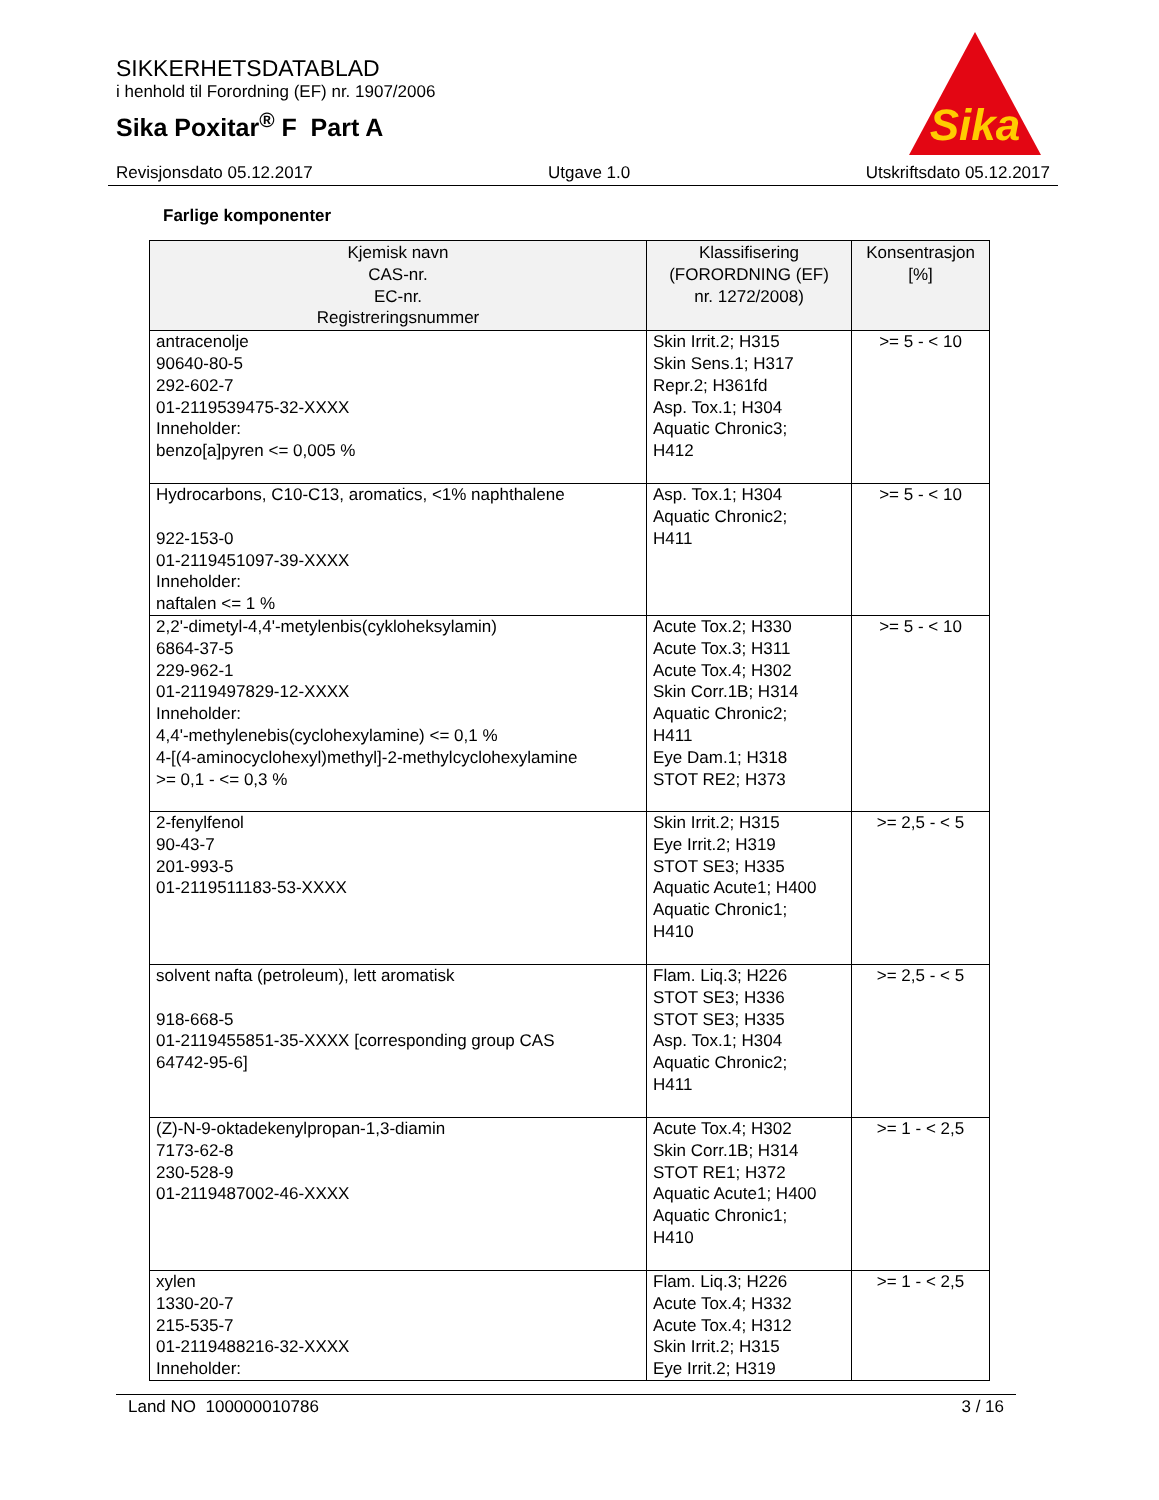SIKKERHETSDATABLAD
i henhold til Forordning (EF) nr. 1907/2006
Sika Poxitar<sup>®</sup> F Part A
Sika
Revisjonsdato 05.12.2017 Utgave 1.0 Utskriftsdato 05.12.2017
Farlige komponenter
| Kjemisk navn CAS-nr. EC-nr. Registreringsnummer | Klassifisering (FORORDNING (EF) nr. 1272/2008) | Konsentrasjon [%] |
| --- | --- | --- |
| antracenolje 90640-80-5 292-602-7 01-2119539475-32-XXXX Inneholder: benzo[a]pyren <= 0,005 % | Skin Irrit.2; H315 Skin Sens.1; H317 Repr.2; H361fd Asp. Tox.1; H304 Aquatic Chronic3; H412 | >= 5 - < 10 |
| Hydrocarbons, C10-C13, aromatics, <1% naphthalene 922-153-0 01-2119451097-39-XXXX Inneholder: naftalen <= 1 % | Asp. Tox.1; H304 Aquatic Chronic2; H411 | >= 5 - < 10 |
| 2,2'-dimetyl-4,4'-metylenbis(cykloheksylamin) 6864-37-5 229-962-1 01-2119497829-12-XXXX Inneholder: 4,4'-methylenebis(cyclohexylamine) <= 0,1 % 4-[(4-aminocyclohexyl)methyl]-2-methylcyclohexylamine >= 0,1 - <= 0,3 % | Acute Tox.2; H330 Acute Tox.3; H311 Acute Tox.4; H302 Skin Corr.1B; H314 Aquatic Chronic2; H411 Eye Dam.1; H318 STOT RE2; H373 | >= 5 - < 10 |
| 2-fenylfenol 90-43-7 201-993-5 01-2119511183-53-XXXX | Skin Irrit.2; H315 Eye Irrit.2; H319 STOT SE3; H335 Aquatic Acute1; H400 Aquatic Chronic1; H410 | >= 2,5 - < 5 |
| solvent nafta (petroleum), lett aromatisk 918-668-5 01-2119455851-35-XXXX [corresponding group CAS 64742-95-6] | Flam. Liq.3; H226 STOT SE3; H336 STOT SE3; H335 Asp. Tox.1; H304 Aquatic Chronic2; H411 | >= 2,5 - < 5 |
| (Z)-N-9-oktadekenylpropan-1,3-diamin 7173-62-8 230-528-9 01-2119487002-46-XXXX | Acute Tox.4; H302 Skin Corr.1B; H314 STOT RE1; H372 Aquatic Acute1; H400 Aquatic Chronic1; H410 | >= 1 - < 2,5 |
| xylen 1330-20-7 215-535-7 01-2119488216-32-XXXX Inneholder: | Flam. Liq.3; H226 Acute Tox.4; H332 Acute Tox.4; H312 Skin Irrit.2; H315 Eye Irrit.2; H319 | >= 1 - < 2,5 |
Land NO 100000010786 3 / 16